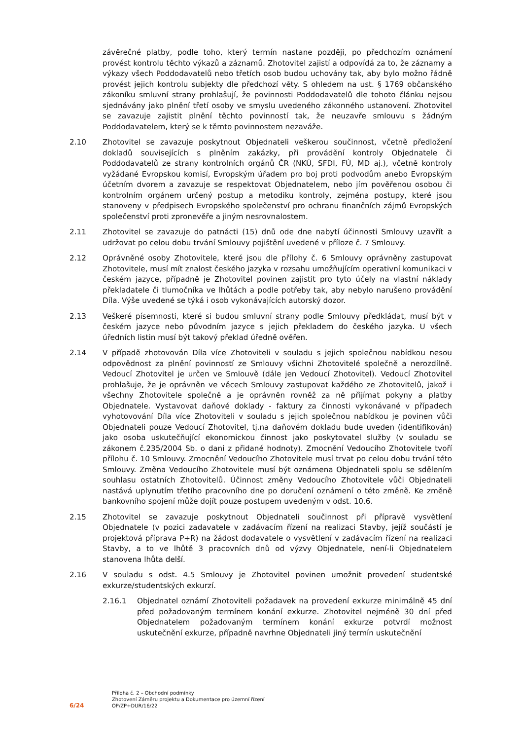závěrečné platby, podle toho, který termín nastane později, po předchozím oznámení provést kontrolu těchto výkazů a záznamů. Zhotovitel zajistí a odpovídá za to, že záznamy a výkazy všech Poddodavatelů nebo třetích osob budou uchovány tak, aby bylo možno řádně provést jejich kontrolu subjekty dle předchozí věty. S ohledem na ust. § 1769 občanského zákoníku smluvní strany prohlašují, že povinnosti Poddodavatelů dle tohoto článku nejsou sjednávány jako plnění třetí osoby ve smyslu uvedeného zákonného ustanovení. Zhotovitel se zavazuje zajistit plnění těchto povinností tak, že neuzavře smlouvu s žádným Poddodavatelem, který se k těmto povinnostem nezaváže.
2.10 Zhotovitel se zavazuje poskytnout Objednateli veškerou součinnost, včetně předložení dokladů souvisejících s plněním zakázky, při provádění kontroly Objednatele či Poddodavatelů ze strany kontrolních orgánů ČR (NKÚ, SFDI, FÚ, MD aj.), včetně kontroly vyžádané Evropskou komisí, Evropským úřadem pro boj proti podvodům anebo Evropským účetním dvorem a zavazuje se respektovat Objednatelem, nebo jím pověřenou osobou či kontrolním orgánem určený postup a metodiku kontroly, zejména postupy, které jsou stanoveny v předpisech Evropského společenství pro ochranu finančních zájmů Evropských společenství proti zpronevěře a jiným nesrovnalostem.
2.11 Zhotovitel se zavazuje do patnácti (15) dnů ode dne nabytí účinnosti Smlouvy uzavřít a udržovat po celou dobu trvání Smlouvy pojištění uvedené v příloze č. 7 Smlouvy.
2.12 Oprávněné osoby Zhotovitele, které jsou dle přílohy č. 6 Smlouvy oprávněny zastupovat Zhotovitele, musí mít znalost českého jazyka v rozsahu umožňujícím operativní komunikaci v českém jazyce, případně je Zhotovitel povinen zajistit pro tyto účely na vlastní náklady překladatele či tlumočníka ve lhůtách a podle potřeby tak, aby nebylo narušeno provádění Díla. Výše uvedené se týká i osob vykonávajících autorský dozor.
2.13 Veškeré písemnosti, které si budou smluvní strany podle Smlouvy předkládat, musí být v českém jazyce nebo původním jazyce s jejich překladem do českého jazyka. U všech úředních listin musí být takový překlad úředně ověřen.
2.14 V případě zhotovován Díla více Zhotoviteli v souladu s jejich společnou nabídkou nesou odpovědnost za plnění povinností ze Smlouvy všichni Zhotovitelé společně a nerozdílně. Vedoucí Zhotovitel je určen ve Smlouvě (dále jen Vedoucí Zhotovitel). Vedoucí Zhotovitel prohlašuje, že je oprávněn ve věcech Smlouvy zastupovat každého ze Zhotovitelů, jakož i všechny Zhotovitele společně a je oprávněn rovněž za ně přijímat pokyny a platby Objednatele. Vystavovat daňové doklady - faktury za činnosti vykonávané v případech vyhotovování Díla více Zhotoviteli v souladu s jejich společnou nabídkou je povinen vůči Objednateli pouze Vedoucí Zhotovitel, tj.na daňovém dokladu bude uveden (identifikován) jako osoba uskutečňující ekonomickou činnost jako poskytovatel služby (v souladu se zákonem č.235/2004 Sb. o dani z přidané hodnoty). Zmocnění Vedoucího Zhotovitele tvoří přílohu č. 10 Smlouvy. Zmocnění Vedoucího Zhotovitele musí trvat po celou dobu trvání této Smlouvy. Změna Vedoucího Zhotovitele musí být oznámena Objednateli spolu se sdělením souhlasu ostatních Zhotovitelů. Účinnost změny Vedoucího Zhotovitele vůči Objednateli nastává uplynutím třetího pracovního dne po doručení oznámení o této změně. Ke změně bankovního spojení může dojít pouze postupem uvedeným v odst. 10.6.
2.15 Zhotovitel se zavazuje poskytnout Objednateli součinnost při přípravě vysvětlení Objednatele (v pozici zadavatele v zadávacím řízení na realizaci Stavby, jejíž součástí je projektová příprava P+R) na žádost dodavatele o vysvětlení v zadávacím řízení na realizaci Stavby, a to ve lhůtě 3 pracovních dnů od výzvy Objednatele, není-li Objednatelem stanovena lhůta delší.
2.16 V souladu s odst. 4.5 Smlouvy je Zhotovitel povinen umožnit provedení studentské exkurze/studentských exkurzí.
2.16.1 Objednatel oznámí Zhotoviteli požadavek na provedení exkurze minimálně 45 dní před požadovaným termínem konání exkurze. Zhotovitel nejméně 30 dní před Objednatelem požadovaným termínem konání exkurze potvrdí možnost uskutečnění exkurze, případně navrhne Objednateli jiný termín uskutečnění
6/24
Příloha č. 2 – Obchodní podmínky
Zhotovení Záměru projektu a Dokumentace pro územní řízení
OP/ZP+DUR/16/22